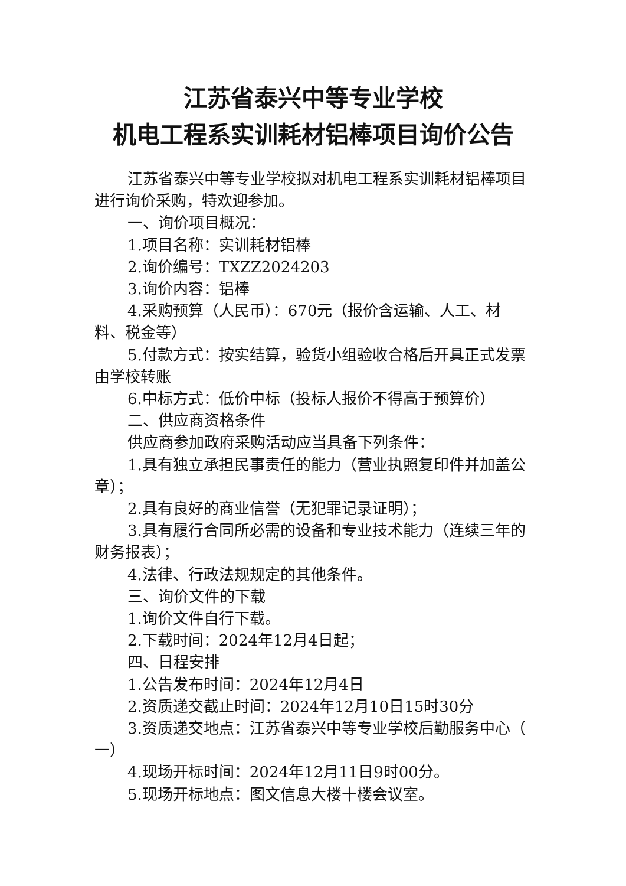江苏省泰兴中等专业学校
机电工程系实训耗材铝棒项目询价公告
江苏省泰兴中等专业学校拟对机电工程系实训耗材铝棒项目进行询价采购，特欢迎参加。
一、询价项目概况：
1.项目名称：实训耗材铝棒
2.询价编号：TXZZ2024203
3.询价内容：铝棒
4.采购预算（人民币）：670元（报价含运输、人工、材料、税金等）
5.付款方式：按实结算，验货小组验收合格后开具正式发票由学校转账
6.中标方式：低价中标（投标人报价不得高于预算价）
二、供应商资格条件
供应商参加政府采购活动应当具备下列条件：
1.具有独立承担民事责任的能力（营业执照复印件并加盖公章）；
2.具有良好的商业信誉（无犯罪记录证明）；
3.具有履行合同所必需的设备和专业技术能力（连续三年的财务报表）；
4.法律、行政法规规定的其他条件。
三、询价文件的下载
1.询价文件自行下载。
2.下载时间：2024年12月4日起；
四、日程安排
1.公告发布时间：2024年12月4日
2.资质递交截止时间：2024年12月10日15时30分
3.资质递交地点：江苏省泰兴中等专业学校后勤服务中心（ 一）
4.现场开标时间：2024年12月11日9时00分。
5.现场开标地点：图文信息大楼十楼会议室。